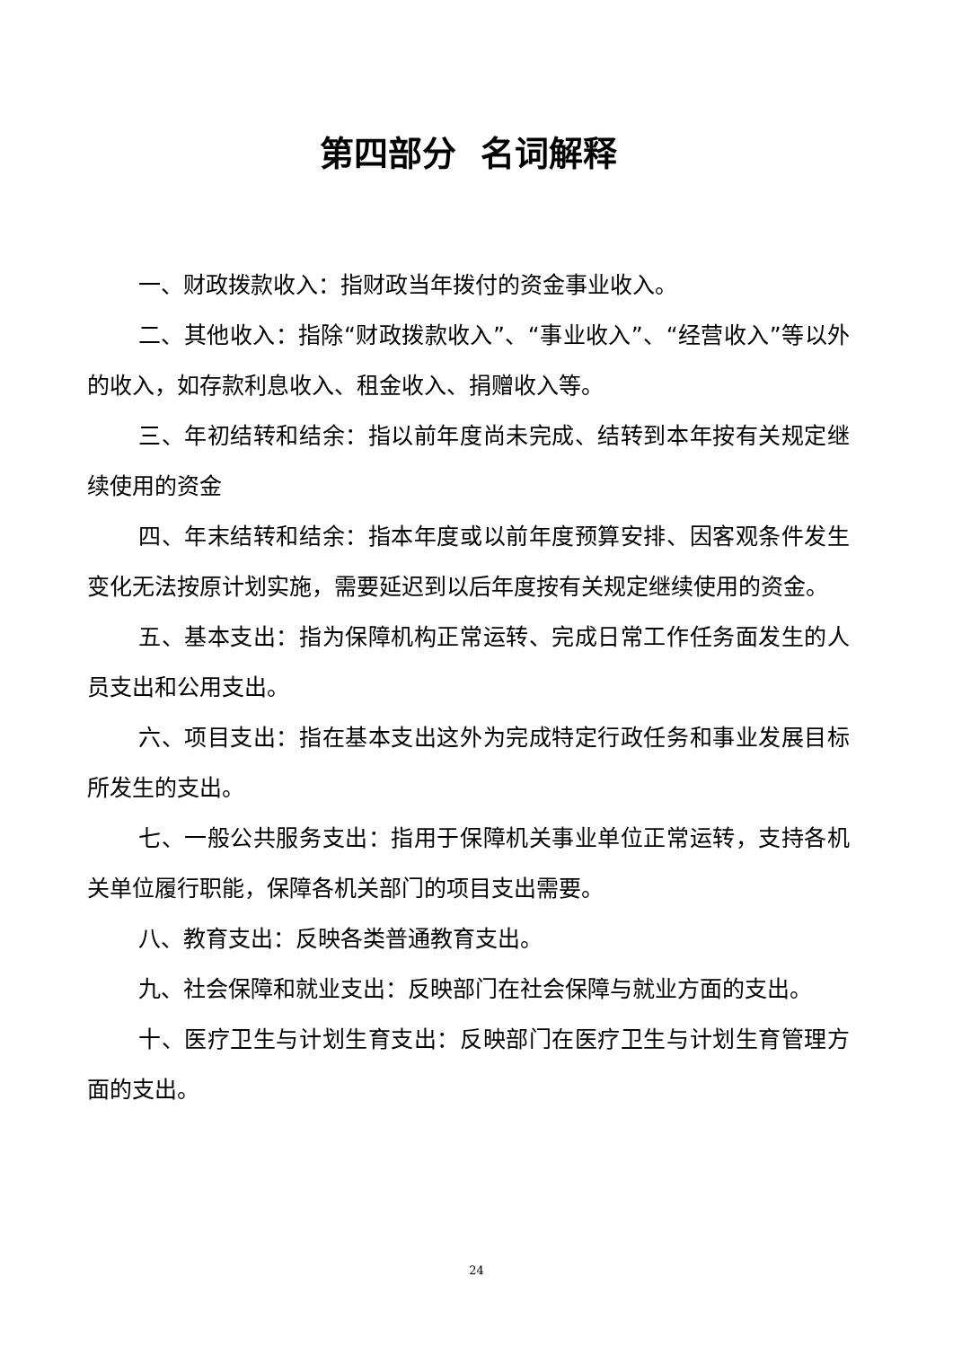第四部分 名词解释
一、财政拨款收入：指财政当年拨付的资金事业收入。
二、其他收入：指除“财政拨款收入”、“事业收入”、“经营收入”等以外的收入，如存款利息收入、租金收入、捐赠收入等。
三、年初结转和结余：指以前年度尚未完成、结转到本年按有关规定继续使用的资金
四、年末结转和结余：指本年度或以前年度预算安排、因客观条件发生变化无法按原计划实施，需要延迟到以后年度按有关规定继续使用的资金。
五、基本支出：指为保障机构正常运转、完成日常工作任务面发生的人员支出和公用支出。
六、项目支出：指在基本支出这外为完成特定行政任务和事业发展目标所发生的支出。
七、一般公共服务支出：指用于保障机关事业单位正常运转，支持各机关单位履行职能，保障各机关部门的项目支出需要。
八、教育支出：反映各类普通教育支出。
九、社会保障和就业支出：反映部门在社会保障与就业方面的支出。
十、医疗卫生与计划生育支出：反映部门在医疗卫生与计划生育管理方面的支出。
24